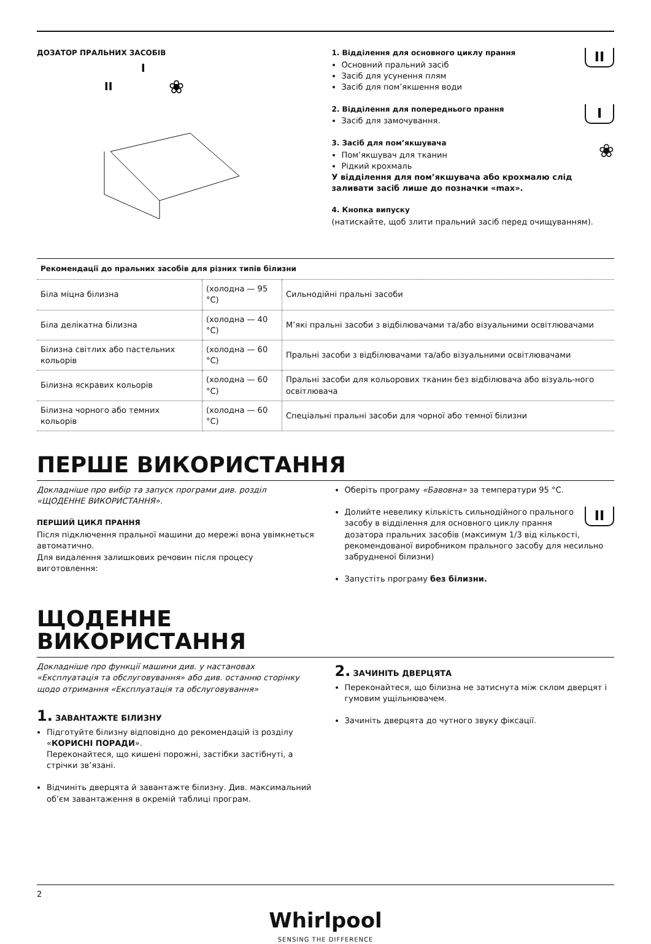ДОЗАТОР ПРАЛЬНИХ ЗАСОБІВ
II
I
❀
II
1. Відділення для основного циклу прання
Основний пральний засіб
Засіб для усунення плям
Засіб для пом’якшення води
I
2. Відділення для попереднього прання
Засіб для замочування.
❀
3. Засіб для пом’якшувача
Пом’якшувач для тканин
Рідкий крохмаль
У відділення для пом’якшувача або крохмалю слід заливати засіб лише до позначки «max».
4. Кнопка випуску
(натискайте, щоб злити пральний засіб перед очищуванням).
| Рекомендації до пральних засобів для різних типів білизни | | |
| --- | --- | --- |
| Біла міцна білизна | (холодна — 95 °C) | Сильнодійні пральні засоби |
| Біла делікатна білизна | (холодна — 40 °C) | М’які пральні засоби з відбілювачами та/або візуальними освітлювачами |
| Білизна світлих або пастельних кольорів | (холодна — 60 °C) | Пральні засоби з відбілювачами та/або візуальними освітлювачами |
| Білизна яскравих кольорів | (холодна — 60 °C) | Пральні засоби для кольорових тканин без відбілювача або візуаль-ного освітлювача |
| Білизна чорного або темних кольорів | (холодна — 60 °C) | Спеціальні пральні засоби для чорної або темної білизни |
ПЕРШЕ ВИКОРИСТАННЯ
Докладніше про вибір та запуск програми див. розділ «ЩОДЕННЕ ВИКОРИСТАННЯ».
ПЕРШИЙ ЦИКЛ ПРАННЯ
Після підключення пральної машини до мережі вона увімкнеться автоматично.
Для видалення залишкових речовин після процесу виготовлення:
Оберіть програму «Бавовна» за температури 95 °C.
II Долийте невелику кількість сильнодійного прального засобу в відділення для основного циклу прання дозатора пральних засобів (максимум 1/3 від кількості, рекомендованої виробником прального засобу для несильно забрудненої білизни)
Запустіть програму без білизни.
ЩОДЕННЕ
ВИКОРИСТАННЯ
Докладніше про функції машини див. у настановах «Експлуатація та обслуговування» або див. останню сторінку щодо отримання «Експлуатація та обслуговування»
1. ЗАВАНТАЖТЕ БІЛИЗНУ
Підготуйте білизну відповідно до рекомендацій із розділу «КОРИСНІ ПОРАДИ».
Переконайтеся, що кишені порожні, застібки застібнуті, а стрічки зв’язані.
Відчиніть дверцята й завантажте білизну. Див. максимальний об’єм завантаження в окремій таблиці програм.
2. ЗАЧИНІТЬ ДВЕРЦЯТА
Переконайтеся, що білизна не затиснута між склом дверцят і гумовим ущільнювачем.
Зачиніть дверцята до чутного звуку фіксації.
2
Whirlpool
SENSING THE DIFFERENCE